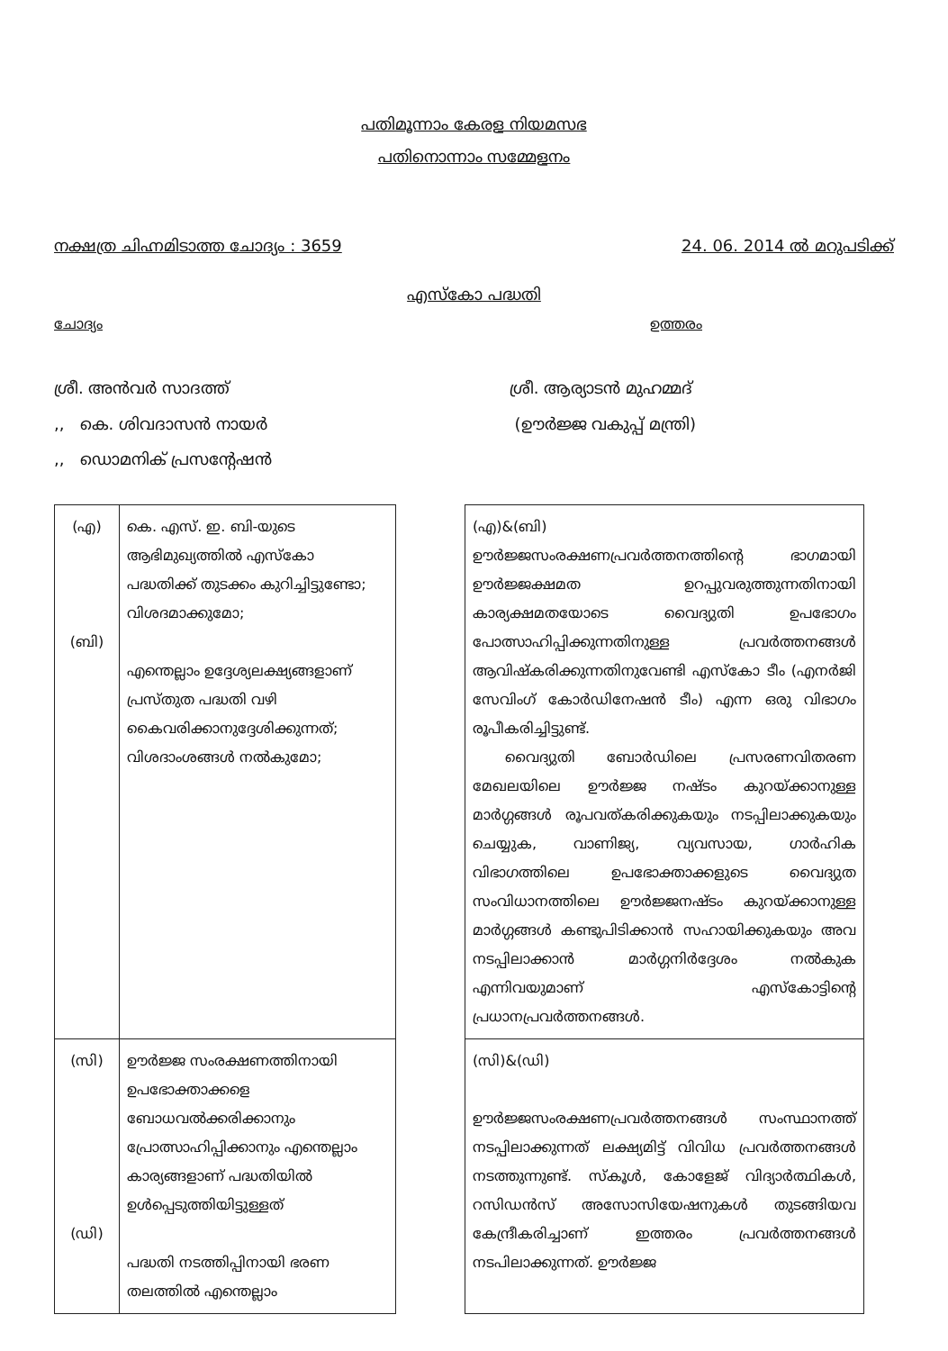പതിമൂന്നാം കേരള നിയമസഭ
പതിനൊന്നാം സമ്മേളനം
നക്ഷത്ര ചിഹ്നമിടാത്ത ചോദ്യം : 3659 24. 06. 2014 ൽ മറുപടിക്ക്
എസ്കോ പദ്ധതി
ചോദ്യം ഉത്തരം
ശ്രീ. അൻവർ സാദത്ത്
,, കെ. ശിവദാസൻ നായർ
,, ഡൊമനിക് പ്രസന്റേഷൻ
ശ്രീ. ആര്യാടൻ മുഹമ്മദ്
(ഊർജ്ജ വകുപ്പ് മന്ത്രി)
| (എ) (ബി) | കെ. എസ്. ഇ. ബി-യുടെ ആഭിമുഖ്യത്തിൽ എസ്കോ പദ്ധതിക്ക് തുടക്കം കുറിച്ചിട്ടുണ്ടോ; വിശദമാക്കുമോ; എന്തെല്ലാം ഉദ്ദേശ്യലക്ഷ്യങ്ങളാണ് പ്രസ്തുത പദ്ധതി വഴി കൈവരിക്കാനുദ്ദേശിക്കുന്നത്; വിശദാംശങ്ങൾ നൽകുമോ; | | (എ)&(ബി) ഊർജ്ജസംരക്ഷണപ്രവർത്തനത്തിന്റെ ഭാഗമായി ഊർജ്ജക്ഷമത ഉറപ്പുവരുത്തുന്നതിനായി കാര്യക്ഷമതയോടെ വൈദ്യുതി ഉപഭോഗം പോത്സാഹിപ്പിക്കുന്നതിനുള്ള പ്രവർത്തനങ്ങൾ ആവിഷ്കരിക്കുന്നതിനുവേണ്ടി എസ്കോ ടീം (എനർജി സേവിംഗ് കോർഡിനേഷൻ ടീം) എന്ന ഒരു വിഭാഗം രൂപീകരിച്ചിട്ടുണ്ട്. വൈദ്യുതി ബോർഡിലെ പ്രസരണവിതരണ മേഖലയിലെ ഊർജ്ജ നഷ്ടം കുറയ്ക്കാനുള്ള മാർഗ്ഗങ്ങൾ രൂപവത്കരിക്കുകയും നടപ്പിലാക്കുകയും ചെയ്യുക, വാണിജ്യ, വ്യവസായ, ഗാർഹിക വിഭാഗത്തിലെ ഉപഭോക്താക്കളുടെ വൈദ്യുത സംവിധാനത്തിലെ ഊർജ്ജനഷ്ടം കുറയ്ക്കാനുള്ള മാർഗ്ഗങ്ങൾ കണ്ടുപിടിക്കാൻ സഹായിക്കുകയും അവ നടപ്പിലാക്കാൻ മാർഗ്ഗനിർദ്ദേശം നൽകുക എന്നിവയുമാണ് എസ്കോട്ടിന്റെ പ്രധാനപ്രവർത്തനങ്ങൾ. |
| (സി) (ഡി) | ഊർജ്ജ സംരക്ഷണത്തിനായി ഉപഭോക്താക്കളെ ബോധവൽക്കരിക്കാനും പ്രോത്സാഹിപ്പിക്കാനും എന്തെല്ലാം കാര്യങ്ങളാണ് പദ്ധതിയിൽ ഉൾപ്പെടുത്തിയിട്ടുള്ളത് പദ്ധതി നടത്തിപ്പിനായി ഭരണ തലത്തിൽ എന്തെല്ലാം | | (സി)&(ഡി) ഊർജ്ജസംരക്ഷണപ്രവർത്തനങ്ങൾ സംസ്ഥാനത്ത് നടപ്പിലാക്കുന്നത് ലക്ഷ്യമിട്ട് വിവിധ പ്രവർത്തനങ്ങൾ നടത്തുന്നുണ്ട്. സ്കൂൾ, കോളേജ് വിദ്യാർത്ഥികൾ, റസിഡൻസ് അസോസിയേഷനുകൾ തുടങ്ങിയവ കേന്ദ്രീകരിച്ചാണ് ഇത്തരം പ്രവർത്തനങ്ങൾ നടപിലാക്കുന്നത്. ഊർജ്ജ |